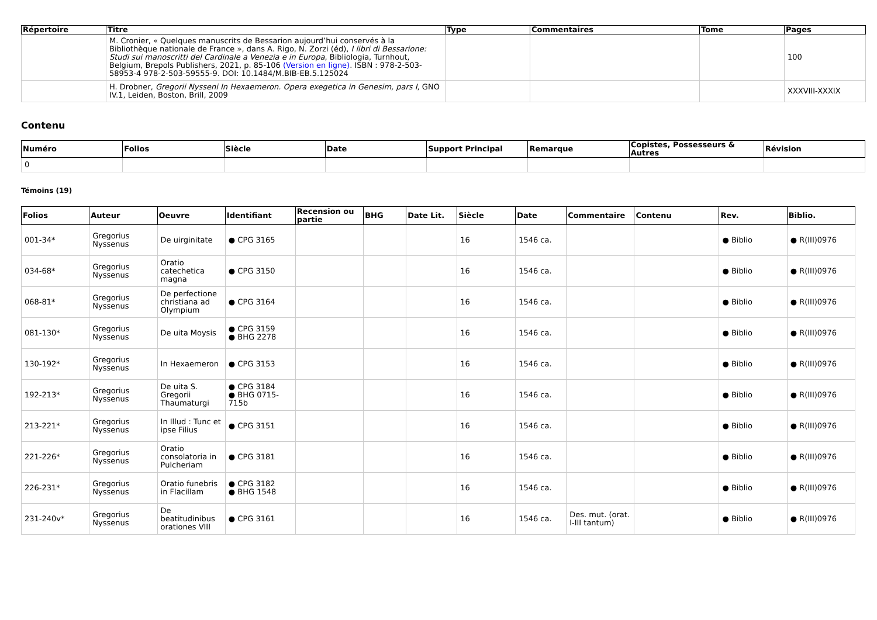| Répertoire | Titre | Type | Commentaires | Tome | Pages |
| --- | --- | --- | --- | --- | --- |
| | M. Cronier, « Quelques manuscrits de Bessarion aujourd’hui conservés à la Bibliothèque nationale de France », dans A. Rigo, N. Zorzi (éd), I libri di Bessarione: Studi sui manoscritti del Cardinale a Venezia e in Europa , Bibliologia, Turnhout, Belgium, Brepols Publishers, 2021, p. 85-106 (Version en ligne) . ISBN : 978-2-503-58953-4 978-2-503-59555-9. DOI: 10.1484/M.BIB-EB.5.125024 | | | | 100 |
| | H. Drobner, Gregorii Nysseni In Hexaemeron. Opera exegetica in Genesim, pars I , GNO IV.1, Leiden, Boston, Brill, 2009 | | | | XXXVIII-XXXIX |
Contenu
| Numéro | Folios | Siècle | Date | Support Principal | Remarque | Copistes, Possesseurs & Autres | Révision |
| --- | --- | --- | --- | --- | --- | --- | --- |
| 0 | | | | | | | |
Témoins (19)
| Folios | Auteur | Oeuvre | Identifiant | Recension ou partie | BHG | Date Lit. | Siècle | Date | Commentaire | Contenu | Rev. | Biblio. |
| --- | --- | --- | --- | --- | --- | --- | --- | --- | --- | --- | --- | --- |
| 001-34* | Gregorius Nyssenus | De uirginitate | ● CPG 3165 | | | | 16 | 1546 ca. | | | ● Biblio | ● R(III)0976 |
| 034-68* | Gregorius Nyssenus | Oratio catechetica magna | ● CPG 3150 | | | | 16 | 1546 ca. | | | ● Biblio | ● R(III)0976 |
| 068-81* | Gregorius Nyssenus | De perfectione christiana ad Olympium | ● CPG 3164 | | | | 16 | 1546 ca. | | | ● Biblio | ● R(III)0976 |
| 081-130* | Gregorius Nyssenus | De uita Moysis | ● CPG 3159 ● BHG 2278 | | | | 16 | 1546 ca. | | | ● Biblio | ● R(III)0976 |
| 130-192* | Gregorius Nyssenus | In Hexaemeron | ● CPG 3153 | | | | 16 | 1546 ca. | | | ● Biblio | ● R(III)0976 |
| 192-213* | Gregorius Nyssenus | De uita S. Gregorii Thaumaturgi | ● CPG 3184 ● BHG 0715-715b | | | | 16 | 1546 ca. | | | ● Biblio | ● R(III)0976 |
| 213-221* | Gregorius Nyssenus | In Illud : Tunc et ipse Filius | ● CPG 3151 | | | | 16 | 1546 ca. | | | ● Biblio | ● R(III)0976 |
| 221-226* | Gregorius Nyssenus | Oratio consolatoria in Pulcheriam | ● CPG 3181 | | | | 16 | 1546 ca. | | | ● Biblio | ● R(III)0976 |
| 226-231* | Gregorius Nyssenus | Oratio funebris in Flacillam | ● CPG 3182 ● BHG 1548 | | | | 16 | 1546 ca. | | | ● Biblio | ● R(III)0976 |
| 231-240v* | Gregorius Nyssenus | De beatitudinibus orationes VIII | ● CPG 3161 | | | | 16 | 1546 ca. | Des. mut. (orat. I-III tantum) | | ● Biblio | ● R(III)0976 |